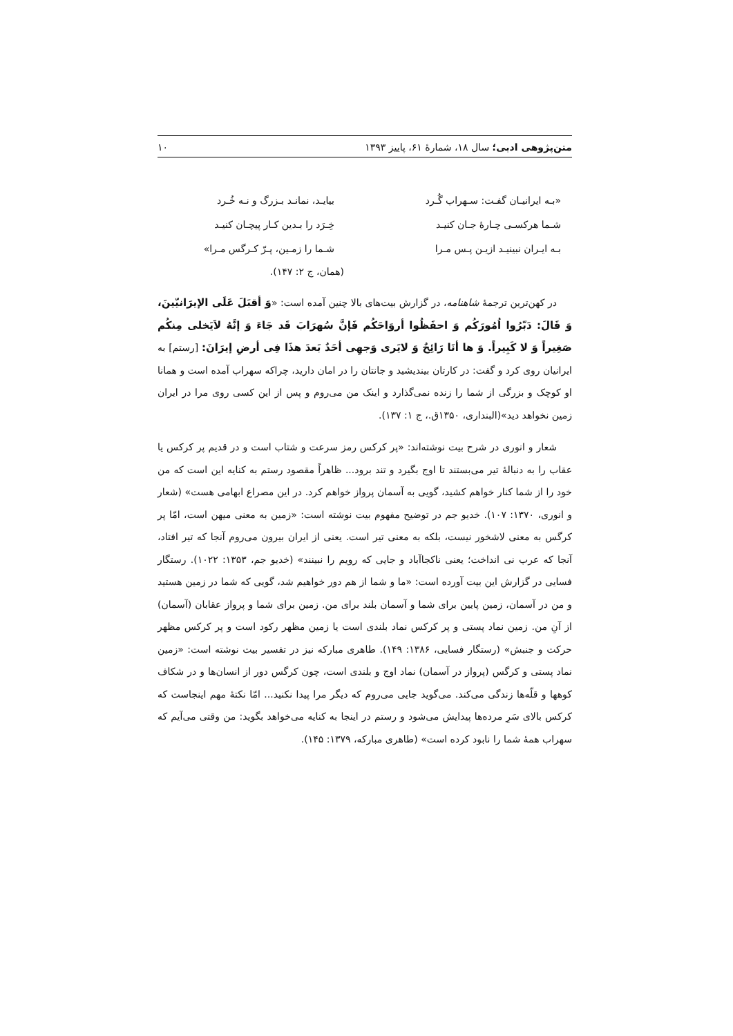متن‌پژوهی ادبی؛ سال ۱۸، شمارهٔ ۶۱، پاییز ۱۳۹۳ ۱۰
«بـه ایرانیـان گفـت: سـهراب گُـرد بیایـد، نمانـد بـزرگ و نـه خُـرد
شـما هرکسـی چـارهٔ جـان کنیـد خِـرَد را بـدین کـار پیچـان کنیـد
بـه ایـران نبینیـد ازیـن پـس مـرا شـما را زمـین، پـرّ کـرگس مـرا»
(همان، ج ۲: ۱۴۷).
در کهن‌ترین ترجمهٔ شاهنامه، در گزارش بیت‌های بالا چنین آمده است: «وَ أقبَلَ عَلَی الإیرَانیّینَ، وَ قَالَ: دَبّرُوا اُمُورَکُم وَ احفَظُوا أروَاحَکُم فَإنَّ سُهرَابَ قَد جَاءَ وَ إنَّهُ لاَیَخلی مِنکُم صَغِیراً وَ لا کَبِیراً. وَ ها أنَا رَائِحٌ وَ لایَری وَجهِی أحَدٌ بَعدَ هذَا فِی أرضِ إیرَانَ: [رستم] به ایرانیان روی کرد و گفت: در کارتان بیندیشید و جانتان را در امان دارید، چراکه سهراب آمده است و همانا او کوچک و بزرگی از شما را زنده نمی‌گذارد و اینک من می‌روم و پس از این کسی روی مرا در ایران زمین نخواهد دید»(البنداری، ۱۳۵۰ق.، ج ۱: ۱۳۷).
شعار و انوری در شرح بیت نوشته‌اند: «پر کرکس رمز سرعت و شتاب است و در قدیم پر کرکس یا عقاب را به دنبالهٔ تیر می‌بستند تا اوج بگیرد و تند برود... ظاهراً مقصود رستم به کنایه این است که من خود را از شما کنار خواهم کشید، گویی به آسمان پرواز خواهم کرد. در این مصراع ابهامی هست» (شعار و انوری، ۱۳۷۰: ۱۰۷). خدیو جم در توضیح مفهوم بیت نوشته است: «زمین به معنی میهن است، امّا پر کرگس به معنی لاشخور نیست، بلکه به معنی تیر است. یعنی از ایران بیرون می‌روم آنجا که تیر افتاد، آنجا که عرب نی انداخت؛ یعنی ناکجاآباد و جایی که رویم را نبینند» (خدیو جم، ۱۳۵۳: ۱۰۲۲). رستگار فسایی در گزارش این بیت آورده است: «ما و شما از هم دور خواهیم شد، گویی که شما در زمین هستید و من در آسمان، زمین پایین برای شما و آسمان بلند برای من. زمین برای شما و پرواز عقابان (آسمان) از آنِ من. زمین نماد پستی و پر کرکس نماد بلندی است یا زمین مظهر رکود است و پر کرکس مظهر حرکت و جنبش» (رستگار فسایی، ۱۳۸۶: ۱۴۹). طاهری مبارکه نیز در تفسیر بیت نوشته است: «زمین نماد پستی و کرگس (پرواز در آسمان) نماد اوج و بلندی است، چون کرگس دور از انسان‌ها و در شکاف کوهها و قلّه‌ها زندگی می‌کند. می‌گوید جایی می‌روم که دیگر مرا پیدا نکنید... امّا نکتهٔ مهم اینجاست که کرکس بالای سَرِ مرده‌ها پیدایش می‌شود و رستم در اینجا به کنایه می‌خواهد بگوید: من وقتی می‌آیم که سهراب همهٔ شما را نابود کرده است» (طاهری مبارکه، ۱۳۷۹: ۱۴۵).